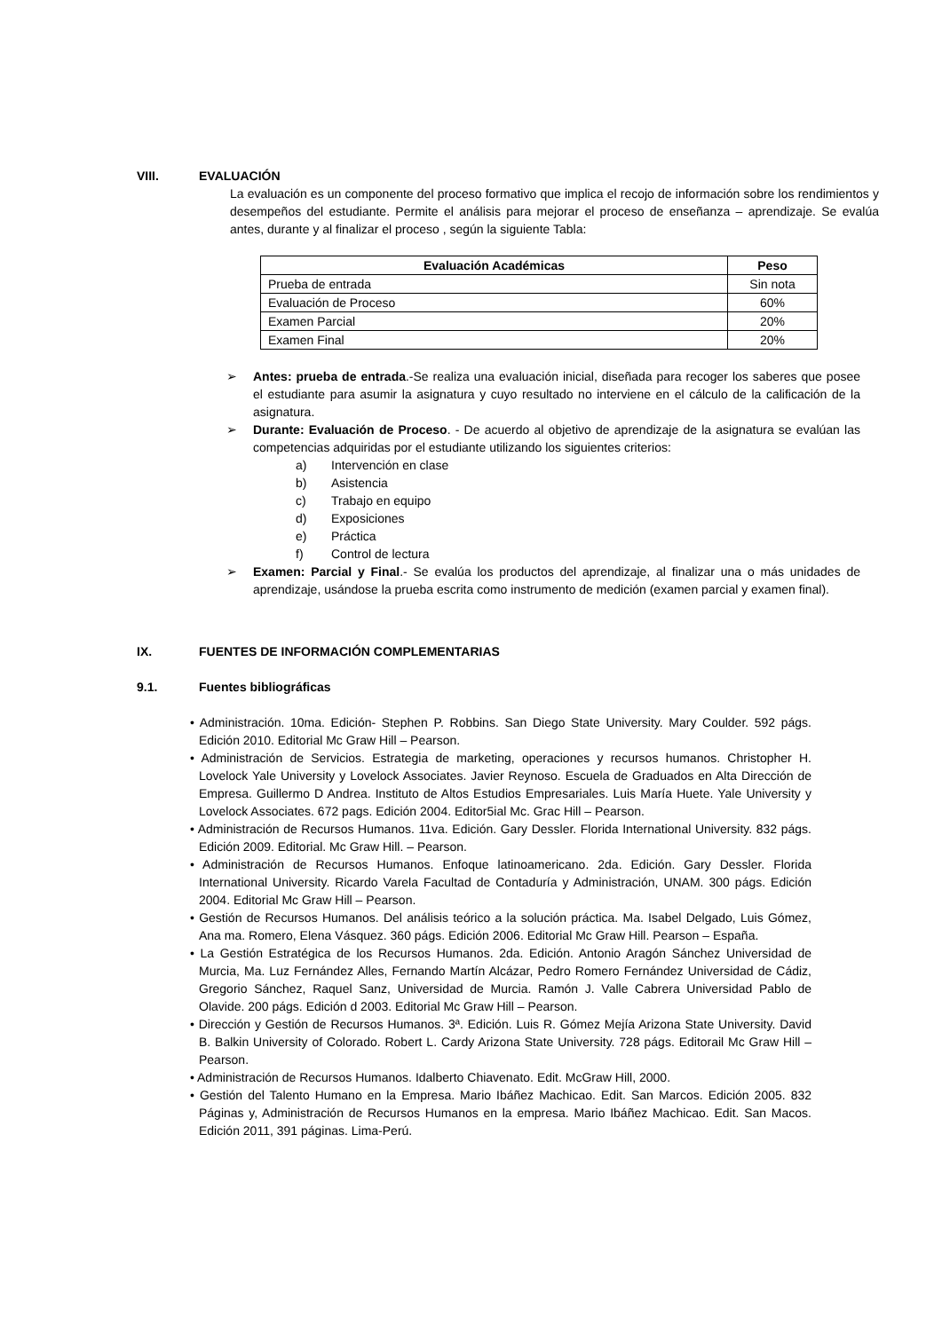VIII. EVALUACIÓN
La evaluación es un componente del proceso formativo que implica el recojo de información sobre los rendimientos y desempeños del estudiante. Permite el análisis para mejorar el proceso de enseñanza – aprendizaje. Se evalúa antes, durante y al finalizar el proceso , según la siguiente Tabla:
| Evaluación Académicas | Peso |
| --- | --- |
| Prueba de entrada | Sin nota |
| Evaluación de Proceso | 60% |
| Examen Parcial | 20% |
| Examen Final | 20% |
➢ Antes: prueba de entrada.-Se realiza una evaluación inicial, diseñada para recoger los saberes que posee el estudiante para asumir la asignatura y cuyo resultado no interviene en el cálculo de la calificación de la asignatura.
➢ Durante: Evaluación de Proceso. - De acuerdo al objetivo de aprendizaje de la asignatura se evalúan las competencias adquiridas por el estudiante utilizando los siguientes criterios:
a) Intervención en clase
b) Asistencia
c) Trabajo en equipo
d) Exposiciones
e) Práctica
f) Control de lectura
➢ Examen: Parcial y Final.- Se evalúa los productos del aprendizaje, al finalizar una o más unidades de aprendizaje, usándose la prueba escrita como instrumento de medición (examen parcial y examen final).
IX. FUENTES DE INFORMACIÓN COMPLEMENTARIAS
9.1. Fuentes bibliográficas
• Administración. 10ma. Edición- Stephen P. Robbins. San Diego State University. Mary Coulder. 592 págs. Edición 2010. Editorial Mc Graw Hill – Pearson.
• Administración de Servicios. Estrategia de marketing, operaciones y recursos humanos. Christopher H. Lovelock Yale University y Lovelock Associates. Javier Reynoso. Escuela de Graduados en Alta Dirección de Empresa. Guillermo D Andrea. Instituto de Altos Estudios Empresariales. Luis María Huete. Yale University y Lovelock Associates. 672 pags. Edición 2004. Editor5ial Mc. Grac Hill – Pearson.
• Administración de Recursos Humanos. 11va. Edición. Gary Dessler. Florida International University. 832 págs. Edición 2009. Editorial. Mc Graw Hill. – Pearson.
• Administración de Recursos Humanos. Enfoque latinoamericano. 2da. Edición. Gary Dessler. Florida International University. Ricardo Varela Facultad de Contaduría y Administración, UNAM. 300 págs. Edición 2004. Editorial Mc Graw Hill – Pearson.
• Gestión de Recursos Humanos. Del análisis teórico a la solución práctica. Ma. Isabel Delgado, Luis Gómez, Ana ma. Romero, Elena Vásquez. 360 págs. Edición 2006. Editorial Mc Graw Hill. Pearson – España.
• La Gestión Estratégica de los Recursos Humanos. 2da. Edición. Antonio Aragón Sánchez Universidad de Murcia, Ma. Luz Fernández Alles, Fernando Martín Alcázar, Pedro Romero Fernández Universidad de Cádiz, Gregorio Sánchez, Raquel Sanz, Universidad de Murcia. Ramón J. Valle Cabrera Universidad Pablo de Olavide. 200 págs. Edición d 2003. Editorial Mc Graw Hill – Pearson.
• Dirección y Gestión de Recursos Humanos. 3ª. Edición. Luis R. Gómez Mejía Arizona State University. David B. Balkin University of Colorado. Robert L. Cardy Arizona State University. 728 págs. Editorail Mc Graw Hill – Pearson.
• Administración de Recursos Humanos. Idalberto Chiavenato. Edit. McGraw Hill, 2000.
• Gestión del Talento Humano en la Empresa. Mario Ibáñez Machicao. Edit. San Marcos. Edición 2005. 832 Páginas y, Administración de Recursos Humanos en la empresa. Mario Ibáñez Machicao. Edit. San Macos. Edición 2011, 391 páginas. Lima-Perú.